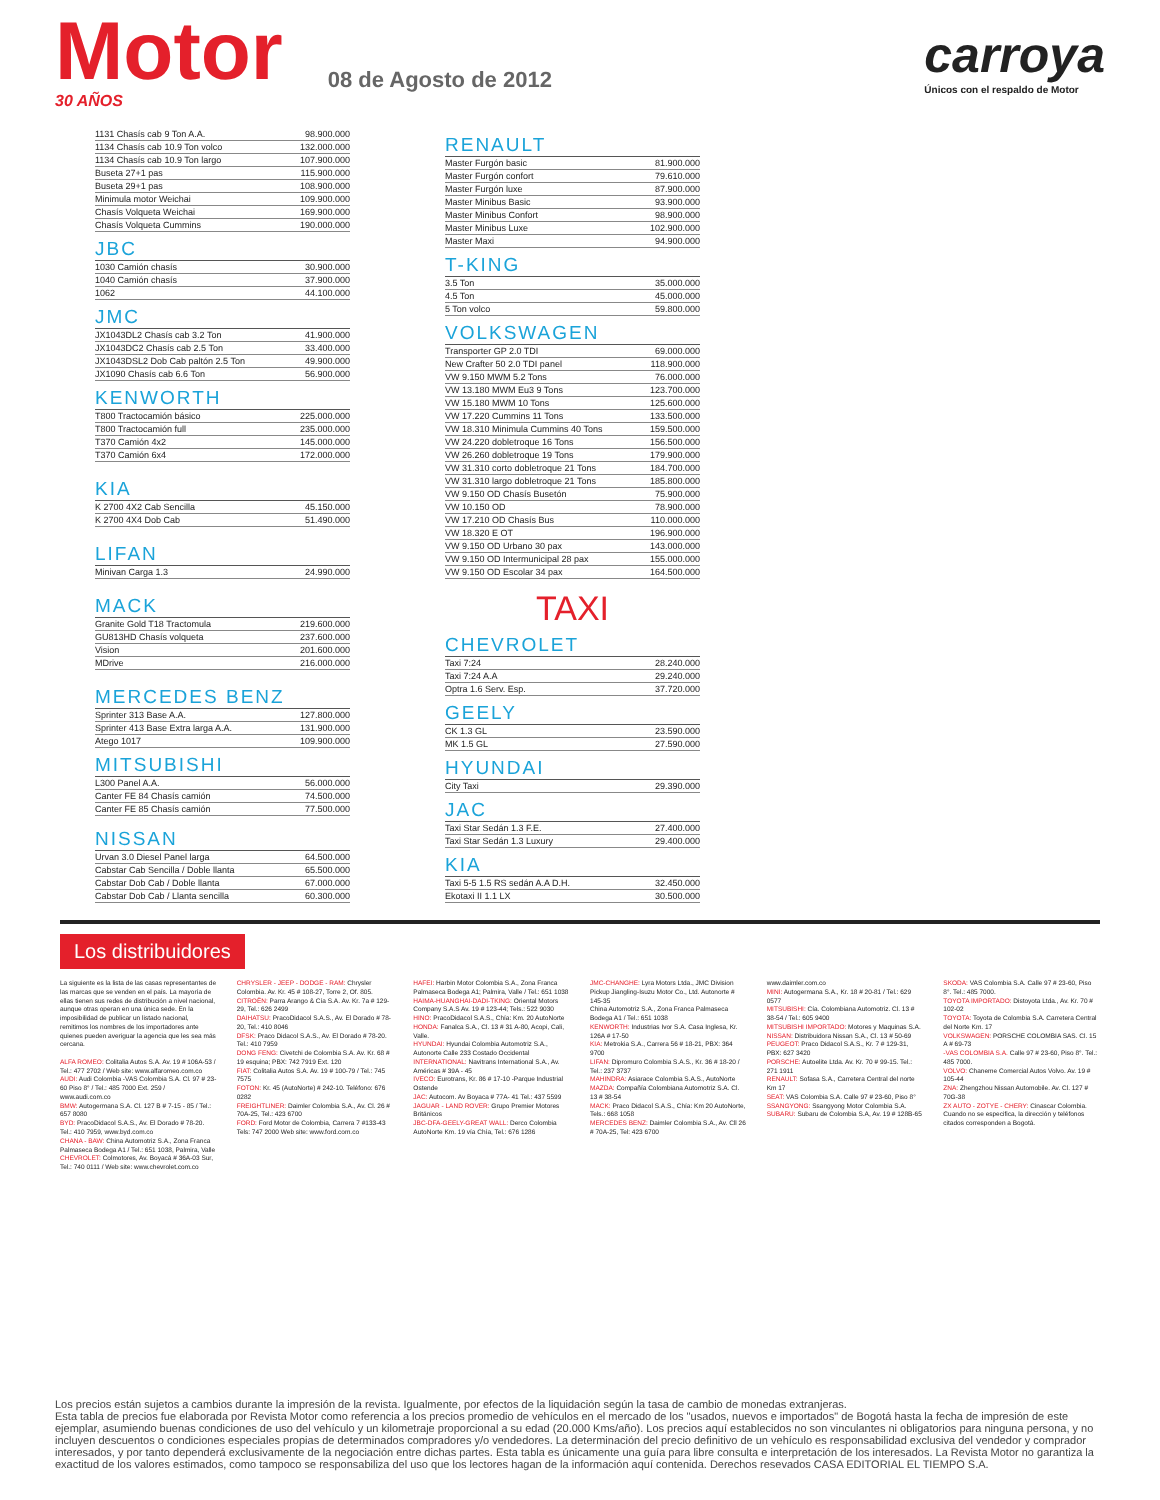Motor
30 AÑOS
08 de Agosto de 2012
carroya
Únicos con el respaldo de Motor
| 1131 Chasís cab 9 Ton A.A. | 98.900.000 |
| 1134 Chasís cab 10.9 Ton volco | 132.000.000 |
| 1134 Chasís cab 10.9 Ton largo | 107.900.000 |
| Buseta 27+1 pas | 115.900.000 |
| Buseta 29+1 pas | 108.900.000 |
| Minimula motor Weichai | 109.900.000 |
| Chasís Volqueta Weichai | 169.900.000 |
| Chasís Volqueta Cummins | 190.000.000 |
JBC
| 1030 Camión chasís | 30.900.000 |
| 1040 Camión chasís | 37.900.000 |
| 1062 | 44.100.000 |
JMC
| JX1043DL2 Chasís cab 3.2 Ton | 41.900.000 |
| JX1043DC2 Chasís cab 2.5 Ton | 33.400.000 |
| JX1043DSL2 Dob Cab paltón 2.5 Ton | 49.900.000 |
| JX1090 Chasís cab 6.6 Ton | 56.900.000 |
KENWORTH
| T800 Tractocamión básico | 225.000.000 |
| T800 Tractocamión full | 235.000.000 |
| T370 Camión 4x2 | 145.000.000 |
| T370 Camión 6x4 | 172.000.000 |
KIA
| K 2700 4X2 Cab Sencilla | 45.150.000 |
| K 2700 4X4 Dob Cab | 51.490.000 |
LIFAN
| Minivan Carga 1.3 | 24.990.000 |
MACK
| Granite Gold T18 Tractomula | 219.600.000 |
| GU813HD Chasís volqueta | 237.600.000 |
| Vision | 201.600.000 |
| MDrive | 216.000.000 |
MERCEDES BENZ
| Sprinter 313 Base A.A. | 127.800.000 |
| Sprinter 413 Base Extra larga A.A. | 131.900.000 |
| Atego 1017 | 109.900.000 |
MITSUBISHI
| L300 Panel A.A. | 56.000.000 |
| Canter FE 84 Chasís camión | 74.500.000 |
| Canter FE 85 Chasís camión | 77.500.000 |
NISSAN
| Urvan 3.0 Diesel Panel larga | 64.500.000 |
| Cabstar Cab Sencilla / Doble llanta | 65.500.000 |
| Cabstar Dob Cab / Doble llanta | 67.000.000 |
| Cabstar Dob Cab / Llanta sencilla | 60.300.000 |
RENAULT
| Master Furgón basic | 81.900.000 |
| Master Furgón confort | 79.610.000 |
| Master Furgón luxe | 87.900.000 |
| Master Minibus Basic | 93.900.000 |
| Master Minibus Confort | 98.900.000 |
| Master Minibus Luxe | 102.900.000 |
| Master Maxi | 94.900.000 |
T-KING
| 3.5 Ton | 35.000.000 |
| 4.5 Ton | 45.000.000 |
| 5 Ton volco | 59.800.000 |
VOLKSWAGEN
| Transporter GP 2.0 TDI | 69.000.000 |
| New Crafter 50 2.0 TDI panel | 118.900.000 |
| VW 9.150 MWM 5.2 Tons | 76.000.000 |
| VW 13.180 MWM Eu3 9 Tons | 123.700.000 |
| VW 15.180 MWM 10 Tons | 125.600.000 |
| VW 17.220 Cummins 11 Tons | 133.500.000 |
| VW 18.310 Minimula Cummins 40 Tons | 159.500.000 |
| VW 24.220 dobletroque 16 Tons | 156.500.000 |
| VW 26.260 dobletroque 19 Tons | 179.900.000 |
| VW 31.310 corto dobletroque 21 Tons | 184.700.000 |
| VW 31.310 largo dobletroque 21 Tons | 185.800.000 |
| VW 9.150 OD Chasís Busetón | 75.900.000 |
| VW 10.150 OD | 78.900.000 |
| VW 17.210 OD Chasís Bus | 110.000.000 |
| VW 18.320 E OT | 196.900.000 |
| VW 9.150 OD Urbano 30 pax | 143.000.000 |
| VW 9.150 OD Intermunicipal 28 pax | 155.000.000 |
| VW 9.150 OD Escolar 34 pax | 164.500.000 |
TAXI
CHEVROLET
| Taxi 7:24 | 28.240.000 |
| Taxi 7:24 A.A | 29.240.000 |
| Optra 1.6 Serv. Esp. | 37.720.000 |
GEELY
| CK 1.3 GL | 23.590.000 |
| MK 1.5 GL | 27.590.000 |
HYUNDAI
| City Taxi | 29.390.000 |
JAC
| Taxi Star Sedán 1.3 F.E. | 27.400.000 |
| Taxi Star Sedán 1.3 Luxury | 29.400.000 |
KIA
| Taxi 5-5 1.5 RS sedán A.A D.H. | 32.450.000 |
| Ekotaxi II 1.1 LX | 30.500.000 |
Los distribuidores
La siguiente es la lista de las casas representantes de las marcas que se venden en el país. La mayoría de ellas tienen sus redes de distribución a nivel nacional, aunque otras operan en una única sede. En la imposibilidad de publicar un listado nacional, remitimos los nombres de los importadores ante quienes pueden averiguar la agencia que les sea más cercana.
ALFA ROMEO: Colitalia Autos S.A. Av. 19 # 106A-53 / Tel.: 477 2702 / Web site: www.alfaromeo.com.co
AUDI: Audi Colombia -VAS Colombia S.A. Cl. 97 # 23-60 Piso 8° / Tel.: 485 7000 Ext. 259 / www.audi.com.co
BMW: Autogermana S.A. Cl. 127 B # 7-15 - 85 / Tel.: 657 8080
BYD: PracoDidacol S.A.S., Av. El Dorado # 78-20. Tel.: 410 7959, www.byd.com.co
CHANA - BAW: China Automotriz S.A., Zona Franca Palmaseca Bodega A1 / Tel.: 651 1038, Palmira, Valle
CHEVROLET: Colmotores, Av. Boyacá # 36A-03 Sur, Tel.: 740 0111 / Web site: www.chevrolet.com.co
CHRYSLER - JEEP - DODGE - RAM: Chrysler Colombia. Av. Kr. 45 # 108-27, Torre 2, Of. 805.
CITROËN: Parra Arango & Cía S.A. Av. Kr. 7a # 129-29, Tel.: 626 2499
DAIHATSU: PracoDidacol S.A.S., Av. El Dorado # 78-20, Tel.: 410 8046
DFSK: Praco Didacol S.A.S., Av. El Dorado # 78-20. Tel.: 410 7959
DONG FENG: Civetchi de Colombia S.A. Av. Kr. 68 # 19 esquina; PBX: 742 7919 Ext. 120
FIAT: Colitalia Autos S.A. Av. 19 # 100-79 / Tel.: 745 7575
FOTON: Kr. 45 (AutoNorte) # 242-10. Teléfono: 676 0282
FREIGHTLINER: Daimler Colombia S.A., Av. Cl. 26 # 70A-25, Tel.: 423 6700
FORD: Ford Motor de Colombia, Carrera 7 #133-43 Tels: 747 2000 Web site: www.ford.com.co
HAFEI: Harbin Motor Colombia S.A., Zona Franca Palmaseca Bodega A1; Palmira, Valle / Tel.: 651 1038
HAIMA-HUANGHAI-DADI-TKING: Oriental Motors Company S.A.S Av. 19 # 123-44; Tels.: 522 9030
HINO: PracoDidacol S.A.S., Chía: Km. 20 AutoNorte
HONDA: Fanalca S.A., Cl. 13 # 31 A-80, Acopi, Cali, Valle.
HYUNDAI: Hyundai Colombia Automotriz S.A., Autonorte Calle 233 Costado Occidental
INTERNATIONAL: Navitrans International S.A., Av. Américas # 39A - 45
IVECO: Eurotrans, Kr. 86 # 17-10 -Parque Industrial Ostende
JAC: Autocom. Av Boyaca # 77A- 41 Tel.: 437 5599
JAGUAR - LAND ROVER: Grupo Premier Motores Británicos
JBC-DFA-GEELY-GREAT WALL: Derco Colombia AutoNorte Km. 19 vía Chía, Tel.: 676 1286
JMC-CHANGHE: Lyra Motors Ltda., JMC Division Pickup Jiangling-Isuzu Motor Co., Ltd. Autonorte # 145-35
China Automotriz S.A., Zona Franca Palmaseca Bodega A1 / Tel.: 651 1038
KENWORTH: Industrias Ivor S.A. Casa Inglesa, Kr. 126A # 17-50
KIA: Metrokia S.A., Carrera 56 # 18-21, PBX: 364 9700
LIFAN: Dipromuro Colombia S.A.S., Kr. 36 # 18-20 / Tel.: 237 3737
MAHINDRA: Asiarace Colombia S.A.S., AutoNorte
MAZDA: Compañía Colombiana Automotriz S.A. Cl. 13 # 38-54
MACK: Praco Didacol S.A.S., Chía: Km 20 AutoNorte, Tels.: 668 1058
MERCEDES BENZ: Daimler Colombia S.A., Av. Cll 26 # 70A-25, Tel: 423 6700
www.daimler.com.co
MINI: Autogermana S.A., Kr. 18 # 20-81 / Tel.: 629 0577
MITSUBISHI: Cía. Colombiana Automotriz. Cl. 13 # 38-54 / Tel.: 605 9400
MITSUBISHI IMPORTADO: Motores y Maquinas S.A.
NISSAN: Distribuidora Nissan S.A., Cl. 13 # 50-69
PEUGEOT: Praco Didacol S.A.S., Kr. 7 # 129-31, PBX: 627 3420
PORSCHE: Autoelite Ltda. Av. Kr. 70 # 99-15. Tel.: 271 1911
RENAULT: Sofasa S.A., Carretera Central del norte Km 17
SEAT: VAS Colombia S.A. Calle 97 # 23-60, Piso 8°
SSANGYONG: Ssangyong Motor Colombia S.A.
SUBARU: Subaru de Colombia S.A, Av. 19 # 128B-65
SKODA: VAS Colombia S.A. Calle 97 # 23-60, Piso 8°. Tel.: 485 7000.
TOYOTA IMPORTADO: Distoyota Ltda., Av. Kr. 70 # 102-02
TOYOTA: Toyota de Colombia S.A. Carretera Central del Norte Km. 17
VOLKSWAGEN: PORSCHE COLOMBIA SAS. Cl. 15 A # 69-73
-VAS COLOMBIA S.A. Calle 97 # 23-60, Piso 8°. Tel.: 485 7000.
VOLVO: Chaneme Comercial Autos Volvo. Av. 19 # 105-44
ZNA: Zhengzhou Nissan Automobile. Av. Cl. 127 # 70G-38
ZX AUTO - ZOTYE - CHERY: Cinascar Colombia.
Cuando no se especifica, la dirección y teléfonos citados corresponden a Bogotá.
Los precios están sujetos a cambios durante la impresión de la revista. Igualmente, por efectos de la liquidación según la tasa de cambio de monedas extranjeras.
Esta tabla de precios fue elaborada por Revista Motor como referencia a los precios promedio de vehículos en el mercado de los "usados, nuevos e importados" de Bogotá hasta la fecha de impresión de este ejemplar, asumiendo buenas condiciones de uso del vehículo y un kilometraje proporcional a su edad (20.000 Kms/año). Los precios aquí establecidos no son vinculantes ni obligatorios para ninguna persona, y no incluyen descuentos o condiciones especiales propias de determinados compradores y/o vendedores. La determinación del precio definitivo de un vehículo es responsabilidad exclusiva del vendedor y comprador interesados, y por tanto dependerá exclusivamente de la negociación entre dichas partes. Esta tabla es únicamente una guía para libre consulta e interpretación de los interesados. La Revista Motor no garantiza la exactitud de los valores estimados, como tampoco se responsabiliza del uso que los lectores hagan de la información aquí contenida. Derechos resevados CASA EDITORIAL EL TIEMPO S.A.